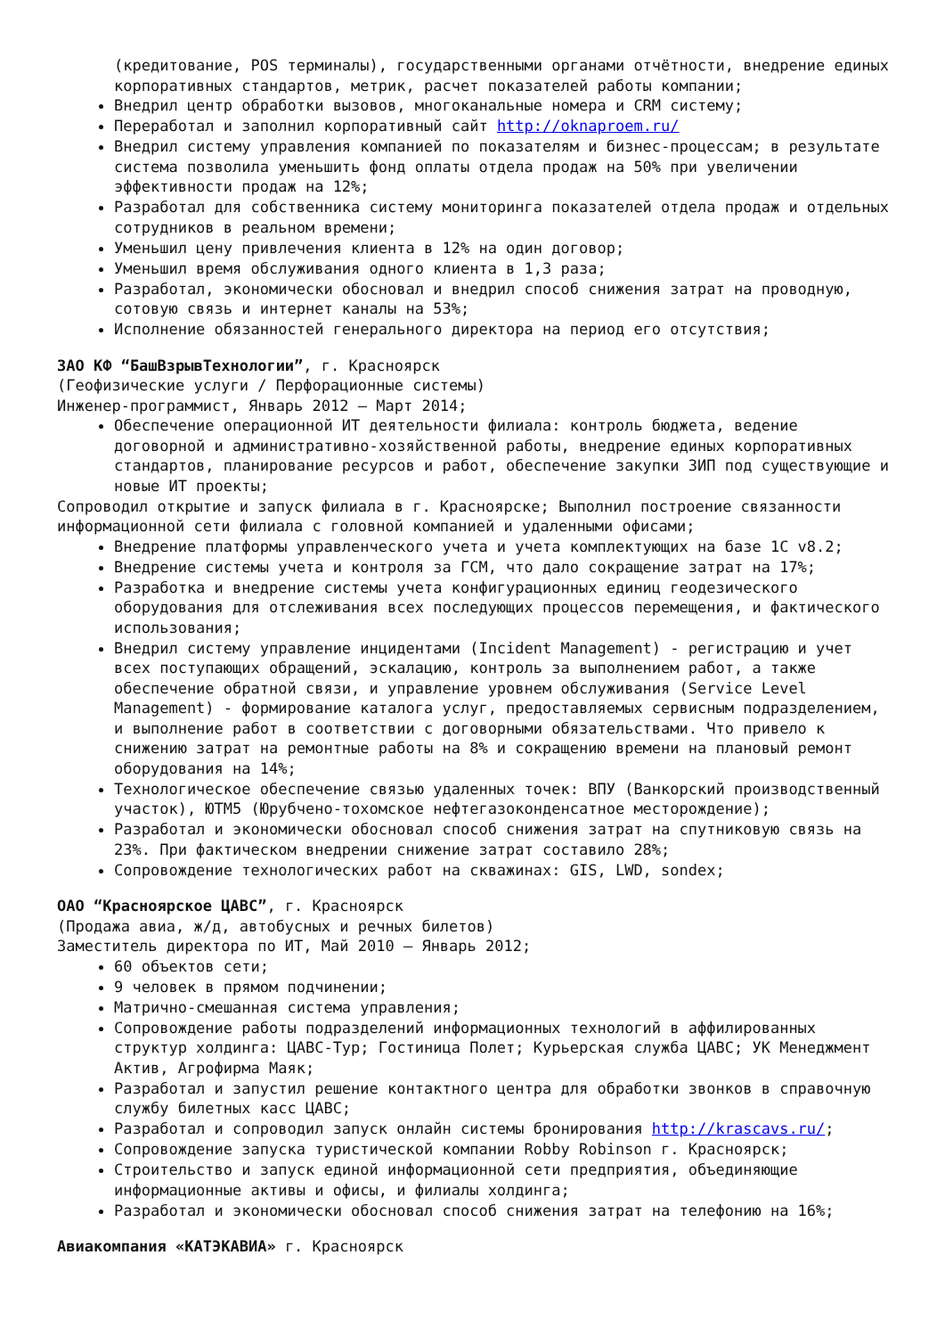(кредитование, POS терминалы), государственными органами отчётности, внедрение единых корпоративных стандартов, метрик, расчет показателей работы компании;
Внедрил центр обработки вызовов, многоканальные номера и CRM систему;
Переработал и заполнил корпоративный сайт http://oknaproem.ru/
Внедрил систему управления компанией по показателям и бизнес-процессам; в результате система позволила уменьшить фонд оплаты отдела продаж на 50% при увеличении эффективности продаж на 12%;
Разработал для собственника систему мониторинга показателей отдела продаж и отдельных сотрудников в реальном времени;
Уменьшил цену привлечения клиента в 12% на один договор;
Уменьшил время обслуживания одного клиента в 1,3 раза;
Разработал, экономически обосновал и внедрил способ снижения затрат на проводную, сотовую связь и интернет каналы на 53%;
Исполнение обязанностей генерального директора на период его отсутствия;
ЗАО КФ “БашВзрывТехнологии”, г. Красноярск
(Геофизические услуги / Перфорационные системы)
Инженер-программист, Январь 2012 – Март 2014;
Обеспечение операционной ИТ деятельности филиала: контроль бюджета, ведение договорной и административно-хозяйственной работы, внедрение единых корпоративных стандартов, планирование ресурсов и работ, обеспечение закупки ЗИП под существующие и новые ИТ проекты;
Сопроводил открытие и запуск филиала в г. Красноярске; Выполнил построение связанности информационной сети филиала с головной компанией и удаленными офисами;
Внедрение платформы управленческого учета и учета комплектующих на базе 1С v8.2;
Внедрение системы учета и контроля за ГСМ, что дало сокращение затрат на 17%;
Разработка и внедрение системы учета конфигурационных единиц геодезического оборудования для отслеживания всех последующих процессов перемещения, и фактического использования;
Внедрил систему управление инцидентами (Incident Management) - регистрацию и учет всех поступающих обращений, эскалацию, контроль за выполнением работ, а также обеспечение обратной связи, и управление уровнем обслуживания (Service Level Management) - формирование каталога услуг, предоставляемых сервисным подразделением, и выполнение работ в соответствии с договорными обязательствами. Что привело к снижению затрат на ремонтные работы на 8% и сокращению времени на плановый ремонт оборудования на 14%;
Технологическое обеспечение связью удаленных точек: ВПУ (Ванкорский производственный участок), ЮТМ5 (Юрубчено-тохомское нефтегазоконденсатное месторождение);
Разработал и экономически обосновал способ снижения затрат на спутниковую связь на 23%. При фактическом внедрении снижение затрат составило 28%;
Сопровождение технологических работ на скважинах: GIS, LWD, sondex;
ОАО “Красноярское ЦАВС”, г. Красноярск
(Продажа авиа, ж/д, автобусных и речных билетов)
Заместитель директора по ИТ, Май 2010 – Январь 2012;
60 объектов сети;
9 человек в прямом подчинении;
Матрично-смешанная система управления;
Сопровождение работы подразделений информационных технологий в аффилированных структур холдинга: ЦАВС-Тур; Гостиница Полет; Курьерская служба ЦАВС; УК Менеджмент Актив, Агрофирма Маяк;
Разработал и запустил решение контактного центра для обработки звонков в справочную службу билетных касс ЦАВС;
Разработал и сопроводил запуск онлайн системы бронирования http://krascavs.ru/;
Сопровождение запуска туристической компании Robby Robinson г. Красноярск;
Строительство и запуск единой информационной сети предприятия, объединяющие информационные активы и офисы, и филиалы холдинга;
Разработал и экономически обосновал способ снижения затрат на телефонию на 16%;
Авиакомпания «КАТЭКАВИА» г. Красноярск